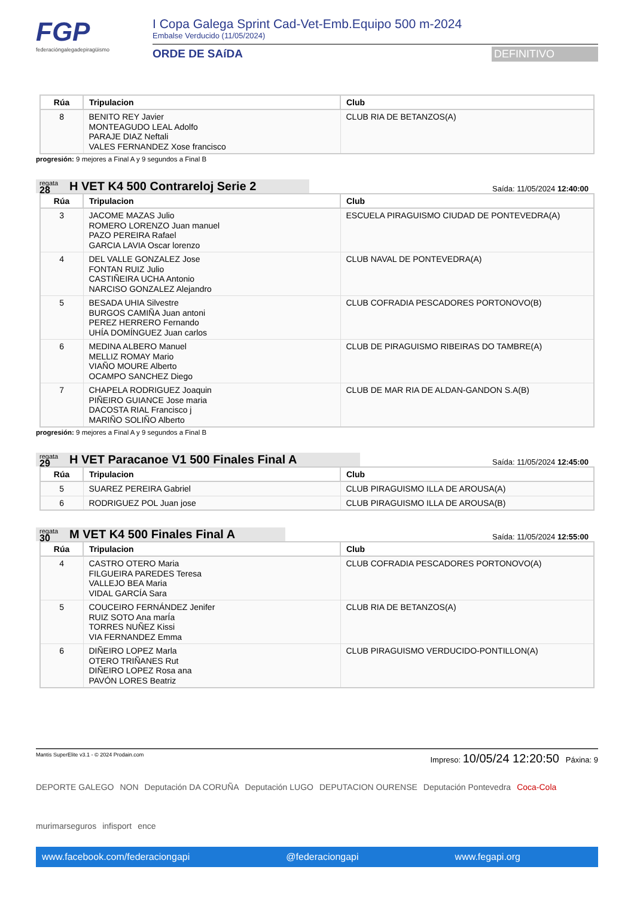FGP
federacióngalegadepiragüismo
I Copa Galega Sprint Cad-Vet-Emb.Equipo 500 m-2024
Embalse Verducido (11/05/2024)
ORDE DE SAíDA DEFINITIVO
| Rúa | Tripulacion | Club |
| --- | --- | --- |
| 8 | BENITO REY Javier MONTEAGUDO LEAL Adolfo PARAJE DIAZ Neftali VALES FERNANDEZ Xose francisco | CLUB RIA DE BETANZOS(A) |
progresión: 9 mejores a Final A y 9 segundos a Final B
regata
28
H VET K4 500 Contrareloj Serie 2
Saída: 11/05/2024 12:40:00
| Rúa | Tripulacion | Club |
| --- | --- | --- |
| 3 | JACOME MAZAS Julio ROMERO LORENZO Juan manuel PAZO PEREIRA Rafael GARCIA LAVIA Oscar lorenzo | ESCUELA PIRAGUISMO CIUDAD DE PONTEVEDRA(A) |
| 4 | DEL VALLE GONZALEZ Jose FONTAN RUIZ Julio CASTIÑEIRA UCHA Antonio NARCISO GONZALEZ Alejandro | CLUB NAVAL DE PONTEVEDRA(A) |
| 5 | BESADA UHIA Silvestre BURGOS CAMIÑA Juan antoni PEREZ HERRERO Fernando UHÍA DOMÍNGUEZ Juan carlos | CLUB COFRADIA PESCADORES PORTONOVO(B) |
| 6 | MEDINA ALBERO Manuel MELLIZ ROMAY Mario VIAÑO MOURE Alberto OCAMPO SANCHEZ Diego | CLUB DE PIRAGUISMO RIBEIRAS DO TAMBRE(A) |
| 7 | CHAPELA RODRIGUEZ Joaquin PIÑEIRO GUIANCE Jose maria DACOSTA RIAL Francisco j MARIÑO SOLIÑO Alberto | CLUB DE MAR RIA DE ALDAN-GANDON S.A(B) |
progresión: 9 mejores a Final A y 9 segundos a Final B
regata
29
H VET Paracanoe V1 500 Finales Final A
Saída: 11/05/2024 12:45:00
| Rúa | Tripulacion | Club |
| --- | --- | --- |
| 5 | SUAREZ PEREIRA Gabriel | CLUB PIRAGUISMO ILLA DE AROUSA(A) |
| 6 | RODRIGUEZ POL Juan jose | CLUB PIRAGUISMO ILLA DE AROUSA(B) |
regata
30
M VET K4 500 Finales Final A
Saída: 11/05/2024 12:55:00
| Rúa | Tripulacion | Club |
| --- | --- | --- |
| 4 | CASTRO OTERO Maria FILGUEIRA PAREDES Teresa VALLEJO BEA Maria VIDAL GARCÍA Sara | CLUB COFRADIA PESCADORES PORTONOVO(A) |
| 5 | COUCEIRO FERNÁNDEZ Jenifer RUIZ SOTO Ana marÍa TORRES NUÑEZ Kissi VIA FERNANDEZ Emma | CLUB RIA DE BETANZOS(A) |
| 6 | DIÑEIRO LOPEZ Marla OTERO TRIÑANES Rut DIÑEIRO LOPEZ Rosa ana PAVÓN LORES Beatriz | CLUB PIRAGUISMO VERDUCIDO-PONTILLON(A) |
Mantis SuperElite v3.1 - © 2024 Prodain.com Impreso: 10/05/24 12:20:50 Páxina: 9
DEPORTE GALEGO NON Deputación DA CORUÑA Deputación LUGO DEPUTACION OURENSE Deputación Pontevedra Coca-Cola murimarseguros infisport ence
www.facebook.com/federaciongapi @federaciongapi www.fegapi.org